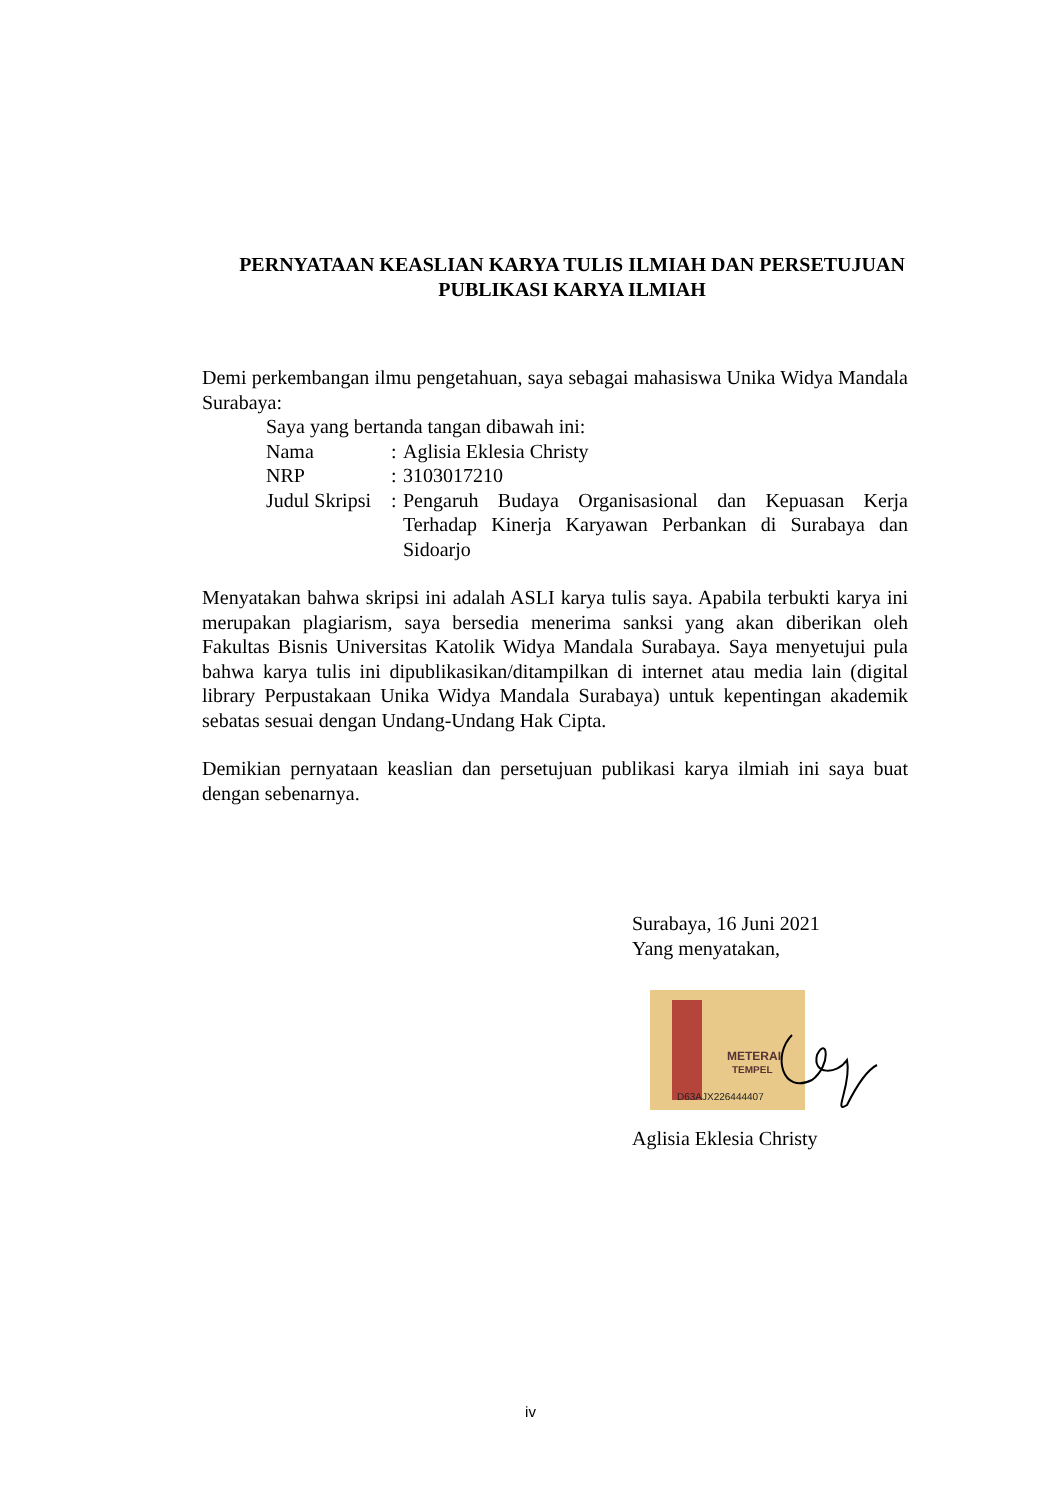PERNYATAAN KEASLIAN KARYA TULIS ILMIAH DAN PERSETUJUAN
PUBLIKASI KARYA ILMIAH
Demi perkembangan ilmu pengetahuan, saya sebagai mahasiswa Unika Widya Mandala Surabaya:
Saya yang bertanda tangan dibawah ini:
| Nama | : | Aglisia Eklesia Christy |
| NRP | : | 3103017210 |
| Judul Skripsi | : | Pengaruh Budaya Organisasional dan Kepuasan Kerja Terhadap Kinerja Karyawan Perbankan di Surabaya dan Sidoarjo |
Menyatakan bahwa skripsi ini adalah ASLI karya tulis saya. Apabila terbukti karya ini merupakan plagiarism, saya bersedia menerima sanksi yang akan diberikan oleh Fakultas Bisnis Universitas Katolik Widya Mandala Surabaya. Saya menyetujui pula bahwa karya tulis ini dipublikasikan/ditampilkan di internet atau media lain (digital library Perpustakaan Unika Widya Mandala Surabaya) untuk kepentingan akademik sebatas sesuai dengan Undang-Undang Hak Cipta.
Demikian pernyataan keaslian dan persetujuan publikasi karya ilmiah ini saya buat dengan sebenarnya.
Surabaya, 16 Juni 2021
Yang menyatakan,
METERAI
TEMPEL
D63AJX226444407
Aglisia Eklesia Christy
iv